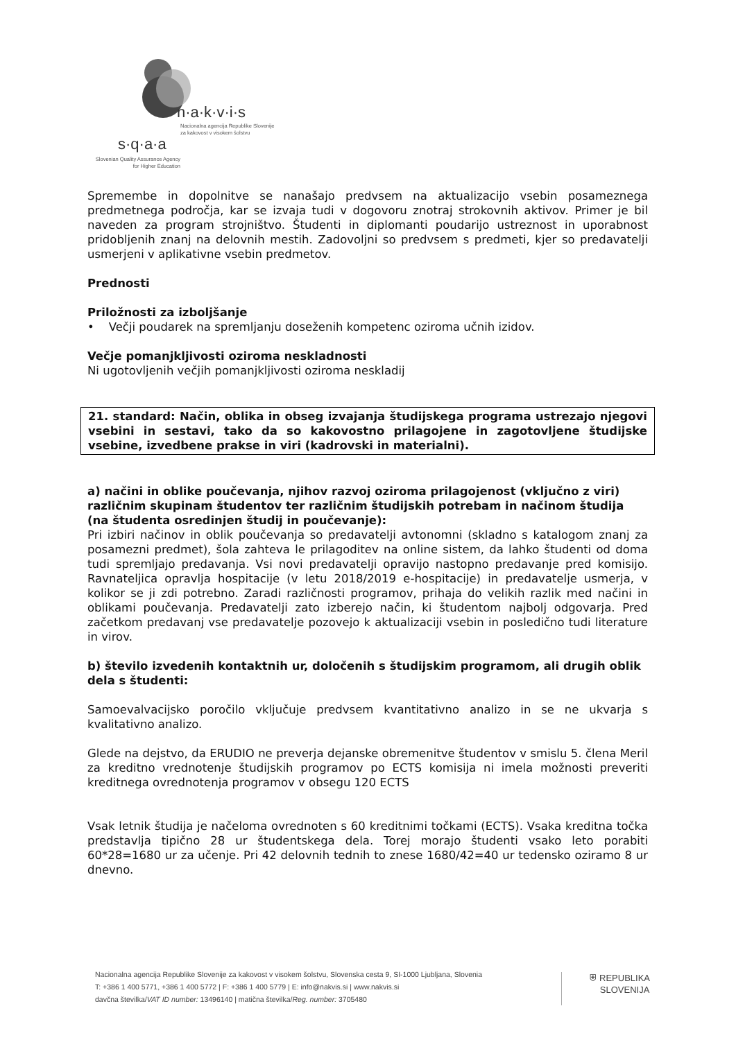n·a·k·v·i·s
Nacionalna agencija Republike Slovenije
za kakovost v visokem šolstvu
s·q·a·a
Slovenian Quality Assurance Agency
for Higher Education
Spremembe in dopolnitve se nanašajo predvsem na aktualizacijo vsebin posameznega predmetnega področja, kar se izvaja tudi v dogovoru znotraj strokovnih aktivov. Primer je bil naveden za program strojništvo. Študenti in diplomanti poudarijo ustreznost in uporabnost pridobljenih znanj na delovnih mestih. Zadovoljni so predvsem s predmeti, kjer so predavatelji usmerjeni v aplikativne vsebin predmetov.
Prednosti
Priložnosti za izboljšanje
• Večji poudarek na spremljanju doseženih kompetenc oziroma učnih izidov.
Večje pomanjkljivosti oziroma neskladnosti
Ni ugotovljenih večjih pomanjkljivosti oziroma neskladij
21. standard: Način, oblika in obseg izvajanja študijskega programa ustrezajo njegovi vsebini in sestavi, tako da so kakovostno prilagojene in zagotovljene študijske vsebine, izvedbene prakse in viri (kadrovski in materialni).
a) načini in oblike poučevanja, njihov razvoj oziroma prilagojenost (vključno z viri) različnim skupinam študentov ter različnim študijskih potrebam in načinom študija (na študenta osredinjen študij in poučevanje):
Pri izbiri načinov in oblik poučevanja so predavatelji avtonomni (skladno s katalogom znanj za posamezni predmet), šola zahteva le prilagoditev na online sistem, da lahko študenti od doma tudi spremljajo predavanja. Vsi novi predavatelji opravijo nastopno predavanje pred komisijo. Ravnateljica opravlja hospitacije (v letu 2018/2019 e-hospitacije) in predavatelje usmerja, v kolikor se ji zdi potrebno. Zaradi različnosti programov, prihaja do velikih razlik med načini in oblikami poučevanja. Predavatelji zato izberejo način, ki študentom najbolj odgovarja. Pred začetkom predavanj vse predavatelje pozovejo k aktualizaciji vsebin in posledično tudi literature in virov.
b) število izvedenih kontaktnih ur, določenih s študijskim programom, ali drugih oblik dela s študenti:
Samoevalvacijsko poročilo vključuje predvsem kvantitativno analizo in se ne ukvarja s kvalitativno analizo.
Glede na dejstvo, da ERUDIO ne preverja dejanske obremenitve študentov v smislu 5. člena Meril za kreditno vrednotenje študijskih programov po ECTS komisija ni imela možnosti preveriti kreditnega ovrednotenja programov v obsegu 120 ECTS
Vsak letnik študija je načeloma ovrednoten s 60 kreditnimi točkami (ECTS). Vsaka kreditna točka predstavlja tipično 28 ur študentskega dela. Torej morajo študenti vsako leto porabiti 60*28=1680 ur za učenje. Pri 42 delovnih tednih to znese 1680/42=40 ur tedensko oziramo 8 ur dnevno.
Nacionalna agencija Republike Slovenije za kakovost v visokem šolstvu, Slovenska cesta 9, SI-1000 Ljubljana, Slovenia
T: +386 1 400 5771, +386 1 400 5772 | F: +386 1 400 5779 | E: info@nakvis.si | www.nakvis.si
davčna številka/VAT ID number: 13496140 | matična številka/Reg. number: 3705480
⛨ REPUBLIKA
SLOVENIJA